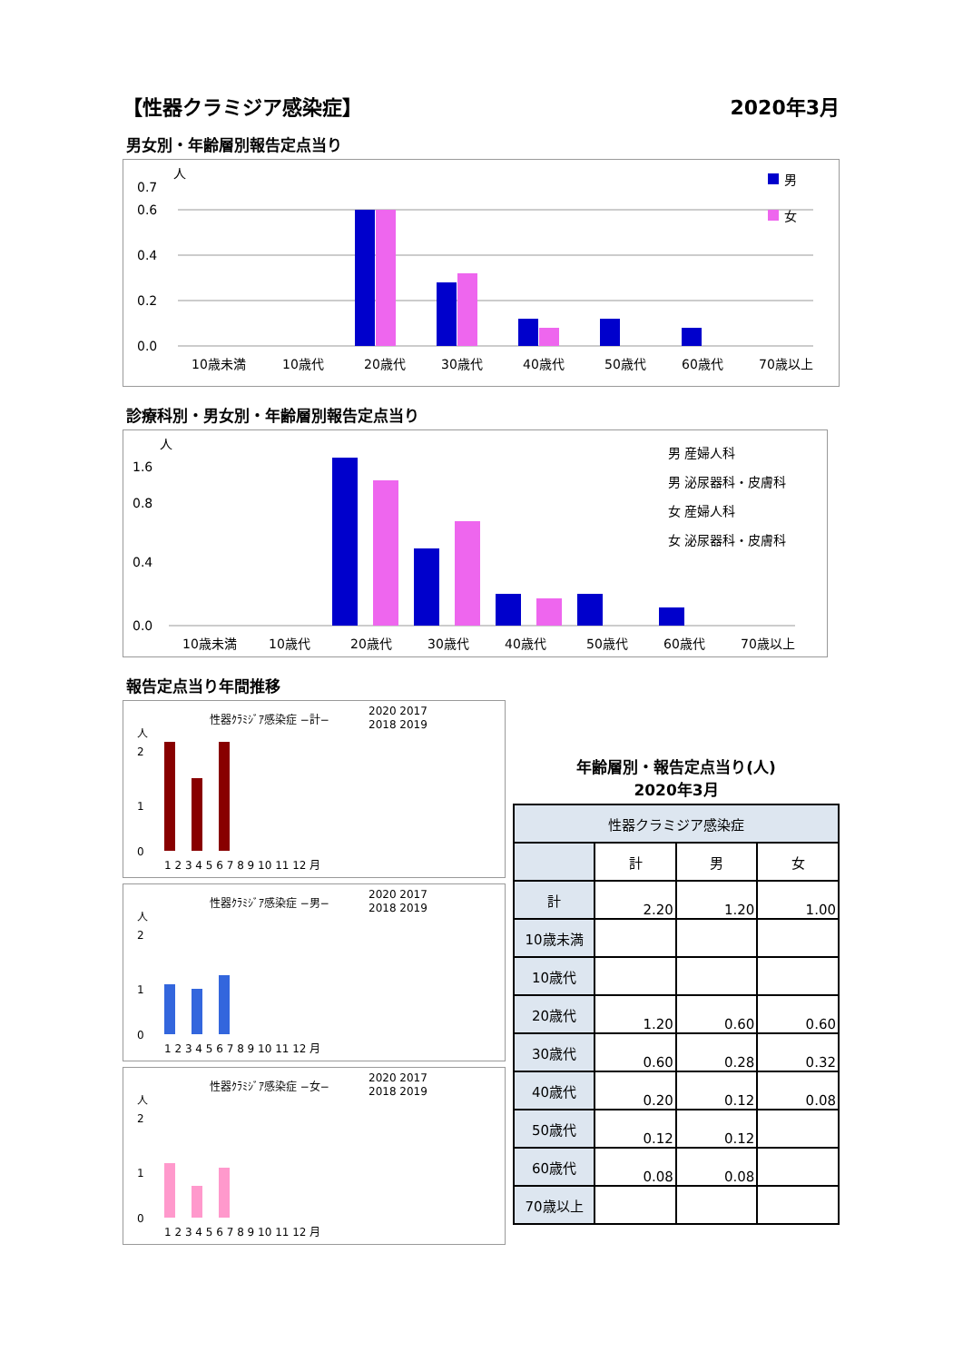【性器クラミジア感染症】 2020年3月
男女別・年齢層別報告定点当り
人
0.0
0.2
0.4
0.6
0.7
10歳未満
10歳代
20歳代
30歳代
40歳代
50歳代
60歳代
70歳以上
男
女
診療科別・男女別・年齢層別報告定点当り
人
0.0
0.4
0.8
1.6
10歳未満
10歳代
20歳代
30歳代
40歳代
50歳代
60歳代
70歳以上
男 産婦人科
男 泌尿器科・皮膚科
女 産婦人科
女 泌尿器科・皮膚科
報告定点当り年間推移
性器ｸﾗﾐｼﾞｱ感染症 −計−
2020 2017
2018 2019
人
2
1
0
1 2 3 4 5 6 7 8 9 10 11 12 月
性器ｸﾗﾐｼﾞｱ感染症 −男−
2020 2017
2018 2019
人
2
1
0
1 2 3 4 5 6 7 8 9 10 11 12 月
性器ｸﾗﾐｼﾞｱ感染症 −女−
2020 2017
2018 2019
人
2
1
0
1 2 3 4 5 6 7 8 9 10 11 12 月
年齢層別・報告定点当り(人)
2020年3月
| 性器クラミジア感染症 | | | |
| --- | --- | --- | --- |
| | 計 | 男 | 女 |
| 計 | 2.20 | 1.20 | 1.00 |
| 10歳未満 | | | |
| 10歳代 | | | |
| 20歳代 | 1.20 | 0.60 | 0.60 |
| 30歳代 | 0.60 | 0.28 | 0.32 |
| 40歳代 | 0.20 | 0.12 | 0.08 |
| 50歳代 | 0.12 | 0.12 | |
| 60歳代 | 0.08 | 0.08 | |
| 70歳以上 | | | |